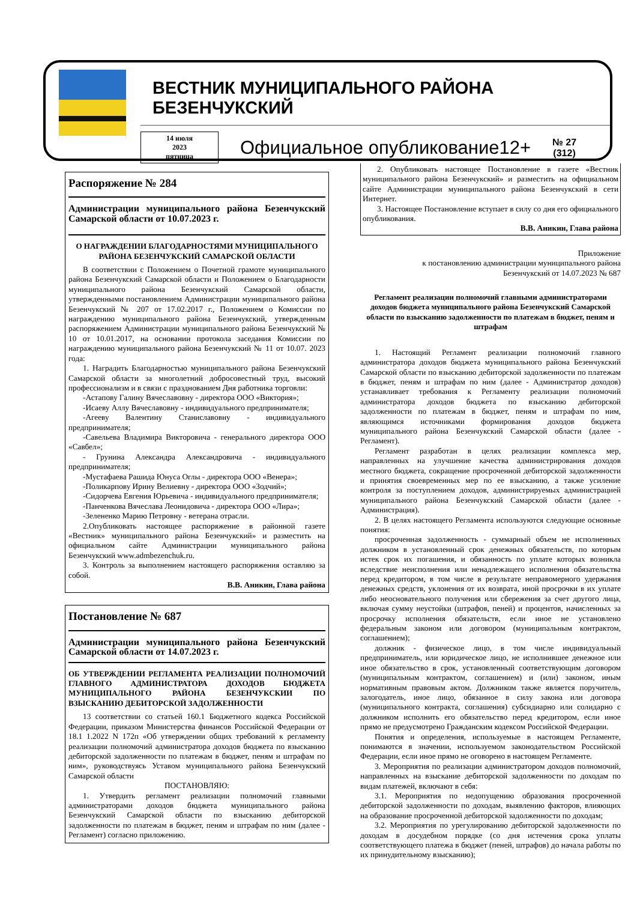ВЕСТНИК МУНИЦИПАЛЬНОГО РАЙОНА БЕЗЕНЧУКСКИЙ
14 июля
2023
пятница
Официальное опубликование12+
№ 27
(312)
Распоряжение № 284
Администрации муниципального района Безенчукский Самарской области от 10.07.2023 г.
О НАГРАЖДЕНИИ БЛАГОДАРНОСТЯМИ МУНИЦИПАЛЬНОГО РАЙОНА БЕЗЕНЧУКСКИЙ САМАРСКОЙ ОБЛАСТИ
В соответствии с Положением о Почетной грамоте муниципального района Безенчукский Самарской области и Положением о Благодарности муниципального района Безенчукский Самарской области, утвержденными постановлением Администрации муниципального района Безенчукский № 207 от 17.02.2017 г., Положением о Комиссии по награждению муниципального района Безенчукский, утвержденным распоряжением Администрации муниципального района Безенчукский № 10 от 10.01.2017, на основании протокола заседания Комиссии по награждению муниципального района Безенчукский № 11 от 10.07. 2023 года:
1. Наградить Благодарностью муниципального района Безенчукский Самарской области за многолетний добросовестный труд, высокий профессионализм и в связи с празднованием Дня работника торговли:
-Астапову Галину Вячеславовну - директора ООО «Виктория»;
-Исаеву Аллу Вячеславовну - индивидуального предпринимателя;
-Агееву Валентину Станиславовну - индивидуального предпринимателя;
-Савельева Владимира Викторовича - генерального директора ООО «Савбел»;
- Грунина Александра Александровича - индивидуального предпринимателя;
-Мустафаева Рашида Юнуса Оглы - директора ООО «Венера»;
-Поликарпову Ирину Велиевну - директора ООО «Зодчий»;
-Сидорчева Евгения Юрьевича - индивидуального предпринимателя;
-Панченкова Вячеслава Леонидовича - директора ООО «Лира»;
-Зелененко Марию Петровну - ветерана отрасли.
2.Опубликовать настоящее распоряжение в районной газете «Вестник» муниципального района Безенчукский» и разместить на официальном сайте Администрации муниципального района Безенчукский www.admbezenchuk.ru.
3. Контроль за выполнением настоящего распоряжения оставляю за собой.
В.В. Аникин, Глава района
Постановление № 687
Администрации муниципального района Безенчукский Самарской области от 14.07.2023 г.
ОБ УТВЕРЖДЕНИИ РЕГЛАМЕНТА РЕАЛИЗАЦИИ ПОЛНОМОЧИЙ ГЛАВНОГО АДМИНИСТРАТОРА ДОХОДОВ БЮДЖЕТА МУНИЦИПАЛЬНОГО РАЙОНА БЕЗЕНЧУКСКИИ ПО ВЗЫСКАНИЮ ДЕБИТОРСКОЙ ЗАДОЛЖЕННОСТИ
13 соответствии со статьей 160.1 Бюджетного кодекса Российской Федерации, приказом Министерства финансов Российской Федерации от 18.1 1.2022 N 172п «Об утверждении общих требований к регламенту реализации полномочий администратора доходов бюджета по взысканию дебиторской задолженности по платежам в бюджет, пеням и штрафам по ним», руководствуясь Уставом муниципального района Безенчукский Самарской области
ПОСТАНОВЛЯЮ:
1. Утвердить регламент реализации полномочий главными администраторами доходов бюджета муниципального района Безенчукский Самарской области по взысканию дебиторской задолженности по платежам в бюджет, пеням и штрафам по ним (далее - Регламент) согласно приложению.
2. Опубликовать настоящее Постановление в газете «Вестник муниципального района Безенчукский» и разместить на официальном сайте Администрации муниципального района Безенчукский в сети Интернет.
3. Настоящее Постановление вступает в силу со дня его официального опубликования.
В.В. Аникин, Глава района
Приложение
к постановлению администрации муниципального района
Безенчукский от 14.07.2023 № 687
Регламент реализации полномочий главными администраторами доходов бюджета муниципального района Безенчукский Самарской области по взысканию задолженности по платежам в бюджет, пеням и штрафам
1. Настоящий Регламент реализации полномочий главного администратора доходов бюджета муниципального района Безенчукский Самарской области по взысканию дебиторской задолженности по платежам в бюджет, пеням и штрафам по ним (далее - Администратор доходов) устанавливает требования к Регламенту реализации полномочий администратора доходов бюджета по взысканию дебиторской задолженности по платежам в бюджет, пеням и штрафам по ним, являющимся источниками формирования доходов бюджета муниципального района Безенчукский Самарской области (далее - Регламент).
Регламент разработан в целях реализации комплекса мер, направленных на улучшение качества администрирования доходов местного бюджета, сокращение просроченной дебиторской задолженности и принятия своевременных мер по ее взысканию, а также усиление контроля за поступлением доходов, администрируемых администрацией муниципального района Безенчукский Самарской области (далее - Администрация).
2. В целях настоящего Регламента используются следующие основные понятия:
просроченная задолженность - суммарный объем не исполненных должником в установленный срок денежных обязательств, по которым истек срок их погашения, и обязанность по уплате которых возникла вследствие неисполнения или ненадлежащего исполнения обязательства перед кредитором, в том числе в результате неправомерного удержания денежных средств, уклонения от их возврата, иной просрочки в их уплате либо неосновательного получения или сбережения за счет другого лица, включая сумму неустойки (штрафов, пеней) и процентов, начисленных за просрочку исполнения обязательств, если иное не установлено федеральным законом или договором (муниципальным контрактом, соглашением);
должник - физическое лицо, в том числе индивидуальный предприниматель, или юридическое лицо, не исполнившее денежное или иное обязательство в срок, установленный соответствующим договором (муниципальным контрактом, соглашением) и (или) законом, иным нормативным правовым актом. Должником также является поручитель, залогодатель, иное лицо, обязанное в силу закона или договора (муниципального контракта, соглашения) субсидиарно или солидарно с должником исполнить его обязательство перед кредитором, если иное прямо не предусмотрено Гражданским кодексом Российской Федерации.
Понятия и определения, используемые в настоящем Регламенте, понимаются в значении, используемом законодательством Российской Федерации, если иное прямо не оговорено в настоящем Регламенте.
3. Мероприятия по реализации администратором доходов полномочий, направленных на взыскание дебиторской задолженности по доходам по видам платежей, включают в себя:
3.1. Мероприятия по недопущению образования просроченной дебиторской задолженности по доходам, выявлению факторов, влияющих на образование просроченной дебиторской задолженности по доходам;
3.2. Мероприятия по урегулированию дебиторской задолженности по доходам в досудебном порядке (со дня истечения срока уплаты соответствующего платежа в бюджет (пеней, штрафов) до начала работы по их принудительному взысканию);